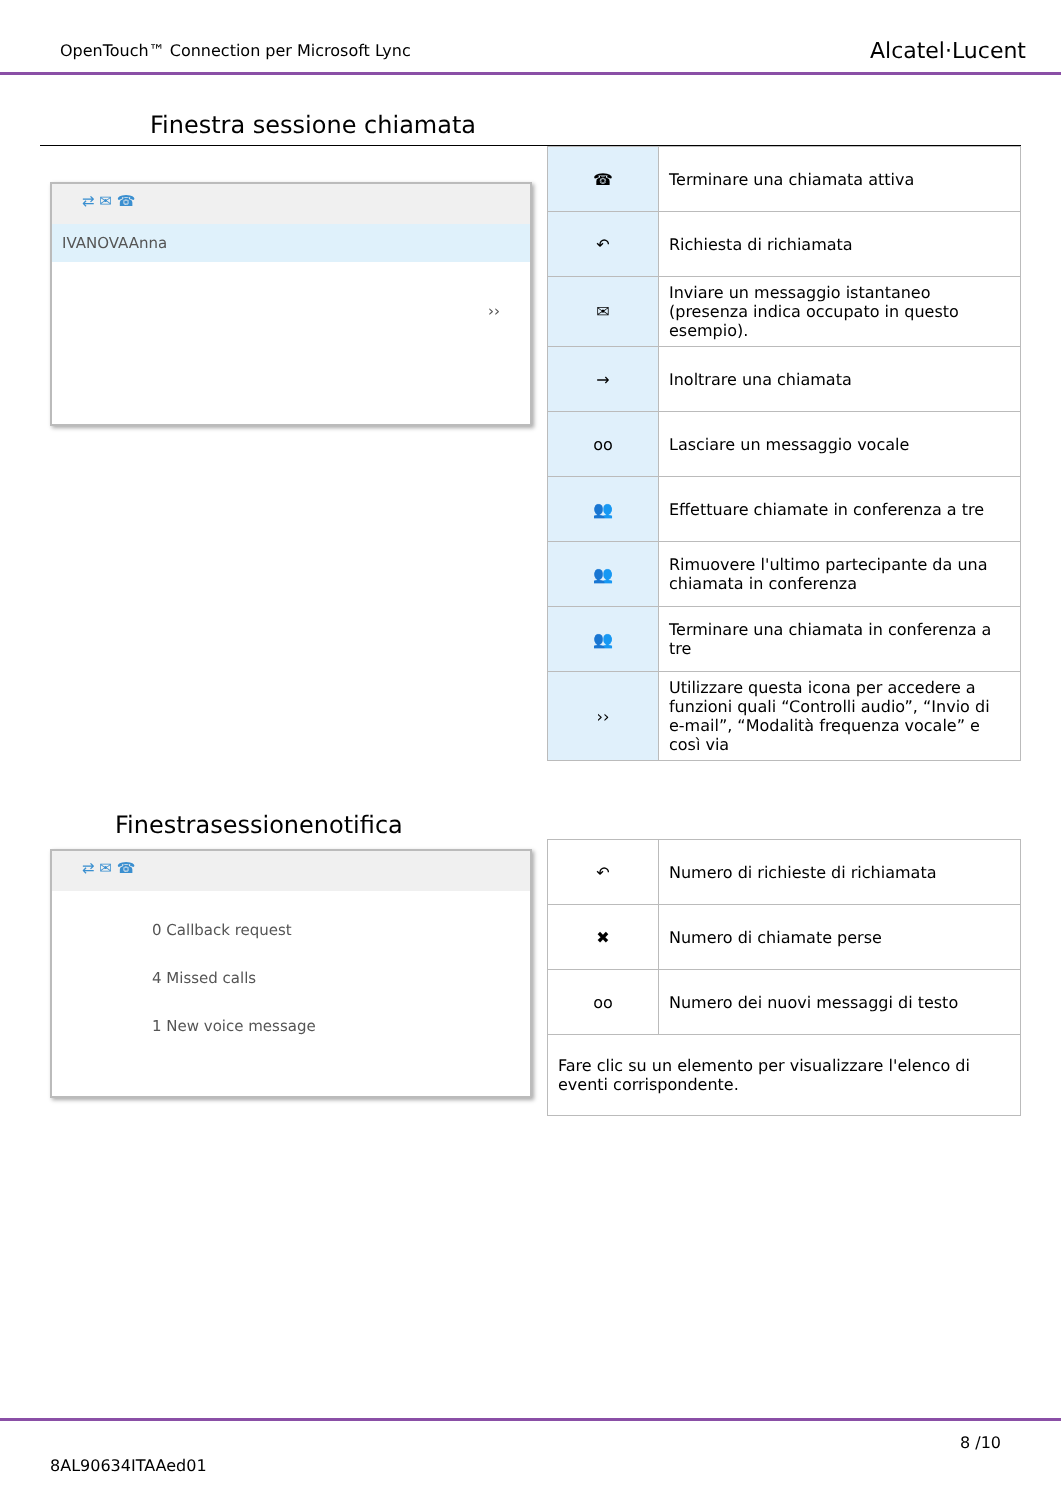OpenTouch™ Connection per Microsoft Lync Alcatel·Lucent
Finestra sessione chiamata
⇄ ✉ ☎
IVANOVAAnna
››
| ☎ | Terminare una chiamata attiva |
| ↶ | Richiesta di richiamata |
| ✉ | Inviare un messaggio istantaneo (presenza indica occupato in questo esempio). |
| → | Inoltrare una chiamata |
| oo | Lasciare un messaggio vocale |
| 👥 | Effettuare chiamate in conferenza a tre |
| 👥 | Rimuovere l'ultimo partecipante da una chiamata in conferenza |
| 👥 | Terminare una chiamata in conferenza a tre |
| ›› | Utilizzare questa icona per accedere a funzioni quali “Controlli audio”, “Invio di e-mail”, “Modalità frequenza vocale” e così via |
Finestrasessionenotifica
⇄ ✉ ☎
0 Callback request
4 Missed calls
1 New voice message
| ↶ | Numero di richieste di richiamata |
| ✖ | Numero di chiamate perse |
| oo | Numero dei nuovi messaggi di testo |
| Fare clic su un elemento per visualizzare l'elenco di eventi corrispondente. | |
8 /10
8AL90634ITAAed01